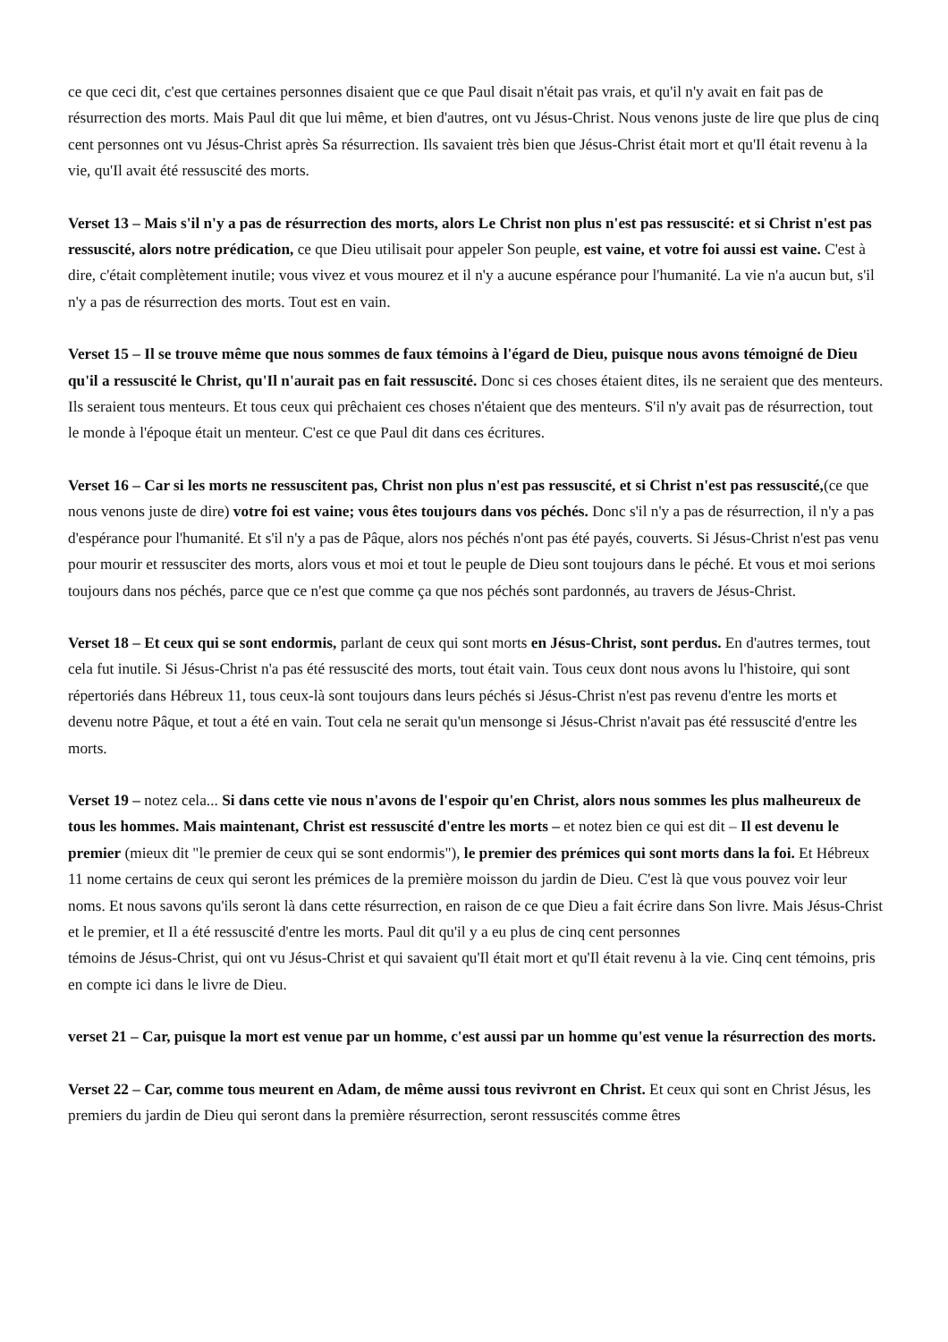ce que ceci dit, c'est que certaines personnes disaient que ce que Paul disait n'était pas vrais, et qu'il n'y avait en fait pas de résurrection des morts. Mais Paul dit que lui même, et bien d'autres, ont vu Jésus-Christ. Nous venons juste de lire que plus de cinq cent personnes ont vu Jésus-Christ après Sa résurrection. Ils savaient très bien que Jésus-Christ était mort et qu'Il était revenu à la vie, qu'Il avait été ressuscité des morts.
Verset 13 – Mais s'il n'y a pas de résurrection des morts, alors Le Christ non plus n'est pas ressuscité: et si Christ n'est pas ressuscité, alors notre prédication, ce que Dieu utilisait pour appeler Son peuple, est vaine, et votre foi aussi est vaine. C'est à dire, c'était complètement inutile; vous vivez et vous mourez et il n'y a aucune espérance pour l'humanité. La vie n'a aucun but, s'il n'y a pas de résurrection des morts. Tout est en vain.
Verset 15 – Il se trouve même que nous sommes de faux témoins à l'égard de Dieu, puisque nous avons témoigné de Dieu qu'il a ressuscité le Christ, qu'Il n'aurait pas en fait ressuscité. Donc si ces choses étaient dites, ils ne seraient que des menteurs. Ils seraient tous menteurs. Et tous ceux qui prêchaient ces choses n'étaient que des menteurs. S'il n'y avait pas de résurrection, tout le monde à l'époque était un menteur. C'est ce que Paul dit dans ces écritures.
Verset 16 – Car si les morts ne ressuscitent pas, Christ non plus n'est pas ressuscité, et si Christ n'est pas ressuscité,(ce que nous venons juste de dire) votre foi est vaine; vous êtes toujours dans vos péchés. Donc s'il n'y a pas de résurrection, il n'y a pas d'espérance pour l'humanité. Et s'il n'y a pas de Pâque, alors nos péchés n'ont pas été payés, couverts. Si Jésus-Christ n'est pas venu pour mourir et ressusciter des morts, alors vous et moi et tout le peuple de Dieu sont toujours dans le péché. Et vous et moi serions toujours dans nos péchés, parce que ce n'est que comme ça que nos péchés sont pardonnés, au travers de Jésus-Christ.
Verset 18 – Et ceux qui se sont endormis, parlant de ceux qui sont morts en Jésus-Christ, sont perdus. En d'autres termes, tout cela fut inutile. Si Jésus-Christ n'a pas été ressuscité des morts, tout était vain. Tous ceux dont nous avons lu l'histoire, qui sont répertoriés dans Hébreux 11, tous ceux-là sont toujours dans leurs péchés si Jésus-Christ n'est pas revenu d'entre les morts et devenu notre Pâque, et tout a été en vain. Tout cela ne serait qu'un mensonge si Jésus-Christ n'avait pas été ressuscité d'entre les morts.
Verset 19 – notez cela... Si dans cette vie nous n'avons de l'espoir qu'en Christ, alors nous sommes les plus malheureux de tous les hommes. Mais maintenant, Christ est ressuscité d'entre les morts – et notez bien ce qui est dit – Il est devenu le premier (mieux dit "le premier de ceux qui se sont endormis"), le premier des prémices qui sont morts dans la foi. Et Hébreux 11 nome certains de ceux qui seront les prémices de la première moisson du jardin de Dieu. C'est là que vous pouvez voir leur noms. Et nous savons qu'ils seront là dans cette résurrection, en raison de ce que Dieu a fait écrire dans Son livre. Mais Jésus-Christ et le premier, et Il a été ressuscité d'entre les morts. Paul dit qu'il y a eu plus de cinq cent personnes
témoins de Jésus-Christ, qui ont vu Jésus-Christ et qui savaient qu'Il était mort et qu'Il était revenu à la vie. Cinq cent témoins, pris en compte ici dans le livre de Dieu.
verset 21 – Car, puisque la mort est venue par un homme, c'est aussi par un homme qu'est venue la résurrection des morts.
Verset 22 – Car, comme tous meurent en Adam, de même aussi tous revivront en Christ. Et ceux qui sont en Christ Jésus, les premiers du jardin de Dieu qui seront dans la première résurrection, seront ressuscités comme êtres